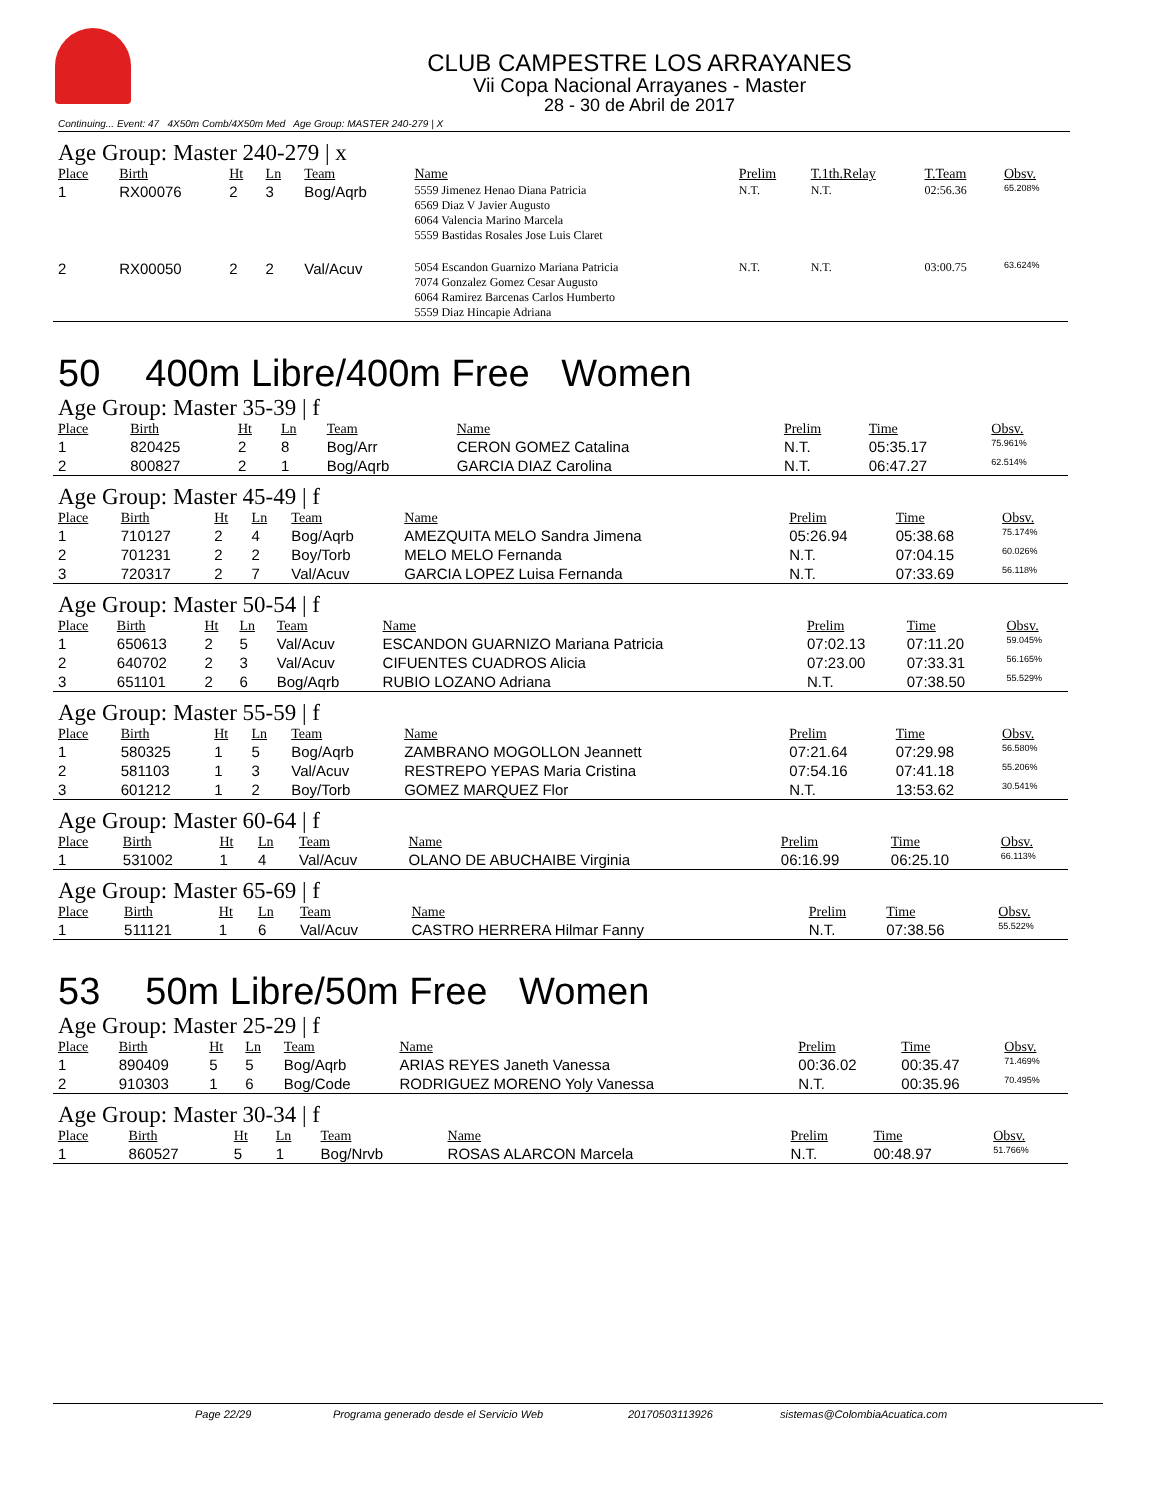CLUB CAMPESTRE LOS ARRAYANES
Vii Copa Nacional Arrayanes - Master
28 - 30 de Abril de 2017
Continuing... Event: 47 4X50m Comb/4X50m Med Age Group: MASTER 240-279 | X
Age Group: Master 240-279 | x
| Place | Birth | Ht | Ln | Team | Name | Prelim | T.1th.Relay | T.Team | Obsv. |
| --- | --- | --- | --- | --- | --- | --- | --- | --- | --- |
| 1 | RX00076 | 2 | 3 | Bog/Aqrb | 5559 Jimenez Henao Diana Patricia 6569 Diaz V Javier Augusto 6064 Valencia Marino Marcela 5559 Bastidas Rosales Jose Luis Claret | N.T. | N.T. | 02:56.36 | 65.208% |
| 2 | RX00050 | 2 | 2 | Val/Acuv | 5054 Escandon Guarnizo Mariana Patricia 7074 Gonzalez Gomez Cesar Augusto 6064 Ramirez Barcenas Carlos Humberto 5559 Diaz Hincapie Adriana | N.T. | N.T. | 03:00.75 | 63.624% |
50 400m Libre/400m Free Women
Age Group: Master 35-39 | f
| Place | Birth | Ht | Ln | Team | Name | Prelim | Time | Obsv. |
| --- | --- | --- | --- | --- | --- | --- | --- | --- |
| 1 | 820425 | 2 | 8 | Bog/Arr | CERON GOMEZ Catalina | N.T. | 05:35.17 | 75.961% |
| 2 | 800827 | 2 | 1 | Bog/Aqrb | GARCIA DIAZ Carolina | N.T. | 06:47.27 | 62.514% |
Age Group: Master 45-49 | f
| Place | Birth | Ht | Ln | Team | Name | Prelim | Time | Obsv. |
| --- | --- | --- | --- | --- | --- | --- | --- | --- |
| 1 | 710127 | 2 | 4 | Bog/Aqrb | AMEZQUITA MELO Sandra Jimena | 05:26.94 | 05:38.68 | 75.174% |
| 2 | 701231 | 2 | 2 | Boy/Torb | MELO MELO Fernanda | N.T. | 07:04.15 | 60.026% |
| 3 | 720317 | 2 | 7 | Val/Acuv | GARCIA LOPEZ Luisa Fernanda | N.T. | 07:33.69 | 56.118% |
Age Group: Master 50-54 | f
| Place | Birth | Ht | Ln | Team | Name | Prelim | Time | Obsv. |
| --- | --- | --- | --- | --- | --- | --- | --- | --- |
| 1 | 650613 | 2 | 5 | Val/Acuv | ESCANDON GUARNIZO Mariana Patricia | 07:02.13 | 07:11.20 | 59.045% |
| 2 | 640702 | 2 | 3 | Val/Acuv | CIFUENTES CUADROS Alicia | 07:23.00 | 07:33.31 | 56.165% |
| 3 | 651101 | 2 | 6 | Bog/Aqrb | RUBIO LOZANO Adriana | N.T. | 07:38.50 | 55.529% |
Age Group: Master 55-59 | f
| Place | Birth | Ht | Ln | Team | Name | Prelim | Time | Obsv. |
| --- | --- | --- | --- | --- | --- | --- | --- | --- |
| 1 | 580325 | 1 | 5 | Bog/Aqrb | ZAMBRANO MOGOLLON Jeannett | 07:21.64 | 07:29.98 | 56.580% |
| 2 | 581103 | 1 | 3 | Val/Acuv | RESTREPO YEPAS Maria Cristina | 07:54.16 | 07:41.18 | 55.206% |
| 3 | 601212 | 1 | 2 | Boy/Torb | GOMEZ MARQUEZ Flor | N.T. | 13:53.62 | 30.541% |
Age Group: Master 60-64 | f
| Place | Birth | Ht | Ln | Team | Name | Prelim | Time | Obsv. |
| --- | --- | --- | --- | --- | --- | --- | --- | --- |
| 1 | 531002 | 1 | 4 | Val/Acuv | OLANO DE ABUCHAIBE Virginia | 06:16.99 | 06:25.10 | 66.113% |
Age Group: Master 65-69 | f
| Place | Birth | Ht | Ln | Team | Name | Prelim | Time | Obsv. |
| --- | --- | --- | --- | --- | --- | --- | --- | --- |
| 1 | 511121 | 1 | 6 | Val/Acuv | CASTRO HERRERA Hilmar Fanny | N.T. | 07:38.56 | 55.522% |
53 50m Libre/50m Free Women
Age Group: Master 25-29 | f
| Place | Birth | Ht | Ln | Team | Name | Prelim | Time | Obsv. |
| --- | --- | --- | --- | --- | --- | --- | --- | --- |
| 1 | 890409 | 5 | 5 | Bog/Aqrb | ARIAS REYES Janeth Vanessa | 00:36.02 | 00:35.47 | 71.469% |
| 2 | 910303 | 1 | 6 | Bog/Code | RODRIGUEZ MORENO Yoly Vanessa | N.T. | 00:35.96 | 70.495% |
Age Group: Master 30-34 | f
| Place | Birth | Ht | Ln | Team | Name | Prelim | Time | Obsv. |
| --- | --- | --- | --- | --- | --- | --- | --- | --- |
| 1 | 860527 | 5 | 1 | Bog/Nrvb | ROSAS ALARCON Marcela | N.T. | 00:48.97 | 51.766% |
Page 22/29 Programa generado desde el Servicio Web 20170503113926 sistemas@ColombiaAcuatica.com